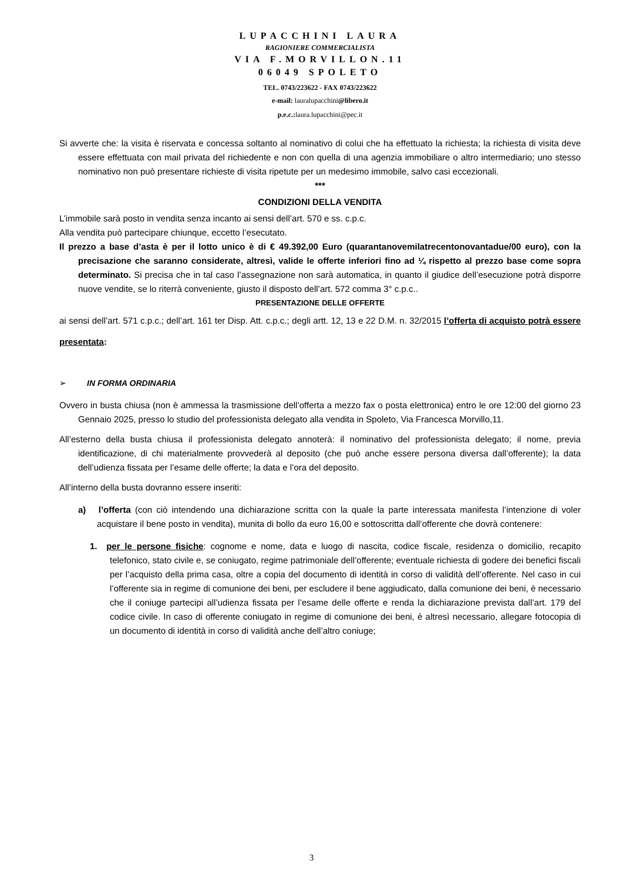LUPACCHINI LAURA
RAGIONIERE COMMERCIALISTA
VIA F.MORVILLON.11
06049 SPOLETO
TEL. 0743/223622 - FAX 0743/223622
e-mail: lauralupacchini@libero.it
p.e.c.: laura.lupacchini@pec.it
Si avverte che: la visita è riservata e concessa soltanto al nominativo di colui che ha effettuato la richiesta; la richiesta di visita deve essere effettuata con mail privata del richiedente e non con quella di una agenzia immobiliare o altro intermediario; uno stesso nominativo non può presentare richieste di visita ripetute per un medesimo immobile, salvo casi eccezionali.
***
CONDIZIONI DELLA VENDITA
L’immobile sarà posto in vendita senza incanto ai sensi dell’art. 570 e ss. c.p.c.
Alla vendita può partecipare chiunque, eccetto l’esecutato.
Il prezzo a base d’asta è per il lotto unico è di € 49.392,00 Euro (quarantanovemilatrecentonovantadue/00 euro), con la precisazione che saranno considerate, altresì, valide le offerte inferiori fino ad ¼ rispetto al prezzo base come sopra determinato. Si precisa che in tal caso l’assegnazione non sarà automatica, in quanto il giudice dell’esecuzione potrà disporre nuove vendite, se lo riterrà conveniente, giusto il disposto dell’art. 572 comma 3° c.p.c..
PRESENTAZIONE DELLE OFFERTE
ai sensi dell’art. 571 c.p.c.; dell’art. 161 ter Disp. Att. c.p.c.; degli artt. 12, 13 e 22 D.M. n. 32/2015 l’offerta di acquisto potrà essere presentata:
➢ IN FORMA ORDINARIA
Ovvero in busta chiusa (non è ammessa la trasmissione dell’offerta a mezzo fax o posta elettronica) entro le ore 12:00 del giorno 23 Gennaio 2025, presso lo studio del professionista delegato alla vendita in Spoleto, Via Francesca Morvillo,11.
All’esterno della busta chiusa il professionista delegato annoterà: il nominativo del professionista delegato; il nome, previa identificazione, di chi materialmente provvederà al deposito (che può anche essere persona diversa dall’offerente); la data dell’udienza fissata per l’esame delle offerte; la data e l’ora del deposito.
All’interno della busta dovranno essere inseriti:
a) l’offerta (con ciò intendendo una dichiarazione scritta con la quale la parte interessata manifesta l’intenzione di voler acquistare il bene posto in vendita), munita di bollo da euro 16,00 e sottoscritta dall’offerente che dovrà contenere:
1. per le persone fisiche: cognome e nome, data e luogo di nascita, codice fiscale, residenza o domicilio, recapito telefonico, stato civile e, se coniugato, regime patrimoniale dell’offerente; eventuale richiesta di godere dei benefici fiscali per l’acquisto della prima casa, oltre a copia del documento di identità in corso di validità dell’offerente. Nel caso in cui l’offerente sia in regime di comunione dei beni, per escludere il bene aggiudicato, dalla comunione dei beni, è necessario che il coniuge partecipi all’udienza fissata per l’esame delle offerte e renda la dichiarazione prevista dall’art. 179 del codice civile. In caso di offerente coniugato in regime di comunione dei beni, è altresì necessario, allegare fotocopia di un documento di identità in corso di validità anche dell’altro coniuge;
3